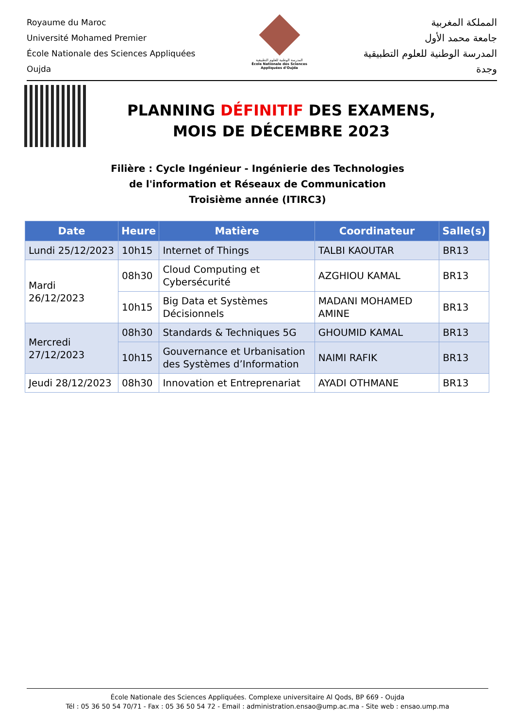Royaume du Maroc
Université Mohamed Premier
École Nationale des Sciences Appliquées
Oujda
المدرسة الوطنية للعلوم التطبيقية
École Nationale des Sciences Appliquées d'Oujda
المملكة المغربية
جامعة محمد الأول
المدرسة الوطنية للعلوم التطبيقية
وجدة
PLANNING DÉFINITIF DES EXAMENS,
MOIS DE DÉCEMBRE 2023
Filière : Cycle Ingénieur - Ingénierie des Technologies
de l'information et Réseaux de Communication
Troisième année (ITIRC3)
| Date | Heure | Matière | Coordinateur | Salle(s) |
| --- | --- | --- | --- | --- |
| Lundi 25/12/2023 | 10h15 | Internet of Things | TALBI KAOUTAR | BR13 |
| Mardi 26/12/2023 | 08h30 | Cloud Computing et Cybersécurité | AZGHIOU KAMAL | BR13 |
| | 10h15 | Big Data et Systèmes Décisionnels | MADANI MOHAMED AMINE | BR13 |
| Mercredi 27/12/2023 | 08h30 | Standards & Techniques 5G | GHOUMID KAMAL | BR13 |
| | 10h15 | Gouvernance et Urbanisation des Systèmes d’Information | NAIMI RAFIK | BR13 |
| Jeudi 28/12/2023 | 08h30 | Innovation et Entreprenariat | AYADI OTHMANE | BR13 |
École Nationale des Sciences Appliquées. Complexe universitaire Al Qods, BP 669 - Oujda
Tél : 05 36 50 54 70/71 - Fax : 05 36 50 54 72 - Email : administration.ensao@ump.ac.ma - Site web : ensao.ump.ma